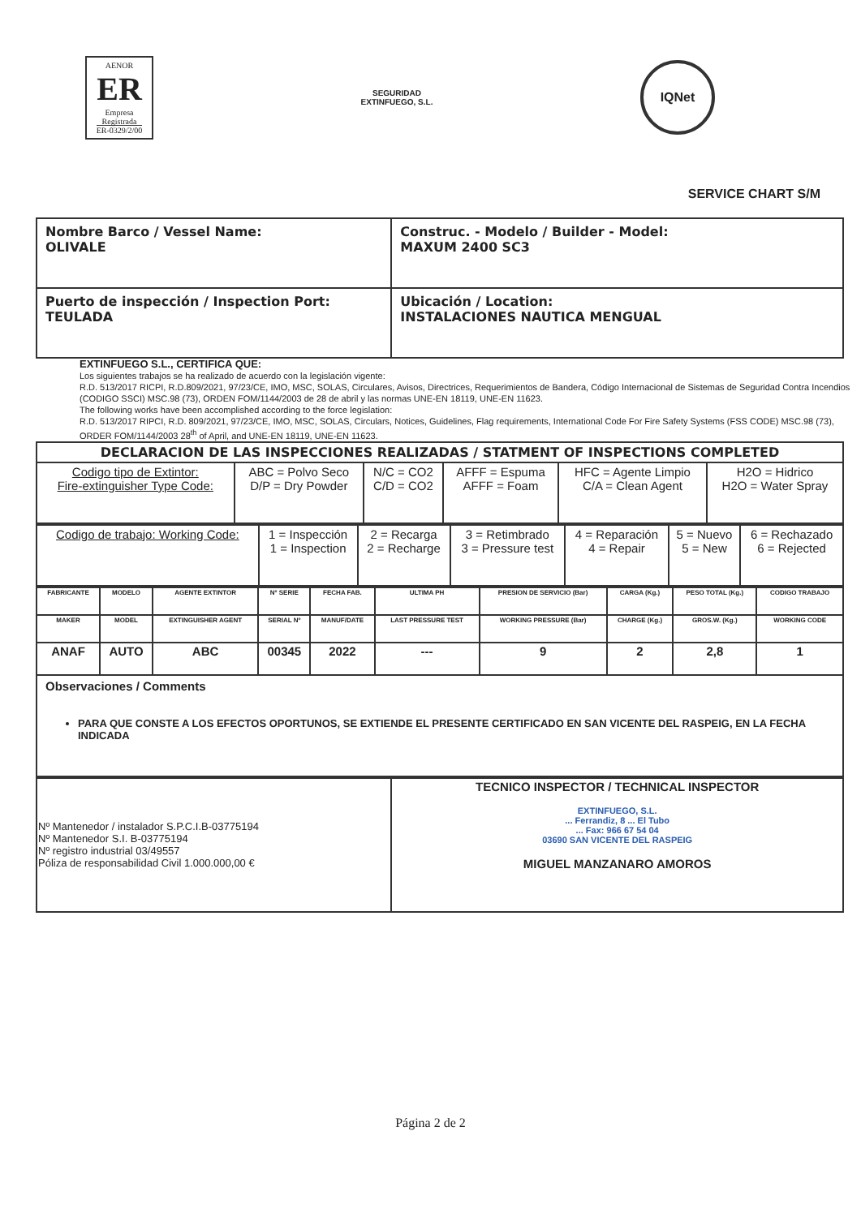AENOR
ER
Empresa Registrada
ER-0329/2/00
SEGURIDAD
EXTINFUEGO, S.L.
IQNet
SERVICE CHART S/M
| Nombre Barco / Vessel Name: OLIVALE | Construc. - Modelo / Builder - Model: MAXUM 2400 SC3 |
| Puerto de inspección / Inspection Port: TEULADA | Ubicación / Location: INSTALACIONES NAUTICA MENGUAL |
EXTINFUEGO S.L., CERTIFICA QUE:
Los siguientes trabajos se ha realizado de acuerdo con la legislación vigente:
R.D. 513/2017 RICPI, R.D.809/2021, 97/23/CE, IMO, MSC, SOLAS, Circulares, Avisos, Directrices, Requerimientos de Bandera, Código Internacional de Sistemas de Seguridad Contra Incendios (CODIGO SSCI) MSC.98 (73), ORDEN FOM/1144/2003 de 28 de abril y las normas UNE-EN 18119, UNE-EN 11623.
The following works have been accomplished according to the force legislation:
R.D. 513/2017 RIPCI, R.D. 809/2021, 97/23/CE, IMO, MSC, SOLAS, Circulars, Notices, Guidelines, Flag requirements, International Code For Fire Safety Systems (FSS CODE) MSC.98 (73), ORDER FOM/1144/2003 28<sup>th</sup> of April, and UNE-EN 18119, UNE-EN 11623.
| DECLARACION DE LAS INSPECCIONES REALIZADAS / STATMENT OF INSPECTIONS COMPLETED | | | | | |
| Codigo tipo de Extintor: Fire-extinguisher Type Code: | ABC = Polvo Seco D/P = Dry Powder | N/C = CO2 C/D = CO2 | AFFF = Espuma AFFF = Foam | HFC = Agente Limpio C/A = Clean Agent | H2O = Hidrico H2O = Water Spray |
| Codigo de trabajo: Working Code: | 1 = Inspección 1 = Inspection | 2 = Recarga 2 = Recharge | 3 = Retimbrado 3 = Pressure test | 4 = Reparación 4 = Repair | 5 = Nuevo 5 = New | 6 = Rechazado 6 = Rejected |
| FABRICANTE | MODELO | AGENTE EXTINTOR | Nº SERIE | FECHA FAB. | ULTIMA PH | PRESION DE SERVICIO (Bar) | CARGA (Kg.) | PESO TOTAL (Kg.) | CODIGO TRABAJO |
| --- | --- | --- | --- | --- | --- | --- | --- | --- | --- |
| MAKER | MODEL | EXTINGUISHER AGENT | SERIAL Nº | MANUF/DATE | LAST PRESSURE TEST | WORKING PRESSURE (Bar) | CHARGE (Kg.) | GROS.W. (Kg.) | WORKING CODE |
| ANAF | AUTO | ABC | 00345 | 2022 | --- | 9 | 2 | 2,8 | 1 |
| Observaciones / Comments PARA QUE CONSTE A LOS EFECTOS OPORTUNOS, SE EXTIENDE EL PRESENTE CERTIFICADO EN SAN VICENTE DEL RASPEIG, EN LA FECHA INDICADA | | | | | | | | | |
| Nº Mantenedor / instalador S.P.C.I.B-03775194 Nº Mantenedor S.I. B-03775194 Nº registro industrial 03/49557 Póliza de responsabilidad Civil 1.000.000,00 € | TECNICO INSPECTOR / TECHNICAL INSPECTOR EXTINFUEGO, S.L. ... Ferrandiz, 8 ... El Tubo ... Fax: 966 67 54 04 03690 SAN VICENTE DEL RASPEIG MIGUEL MANZANARO AMOROS |
Página 2 de 2